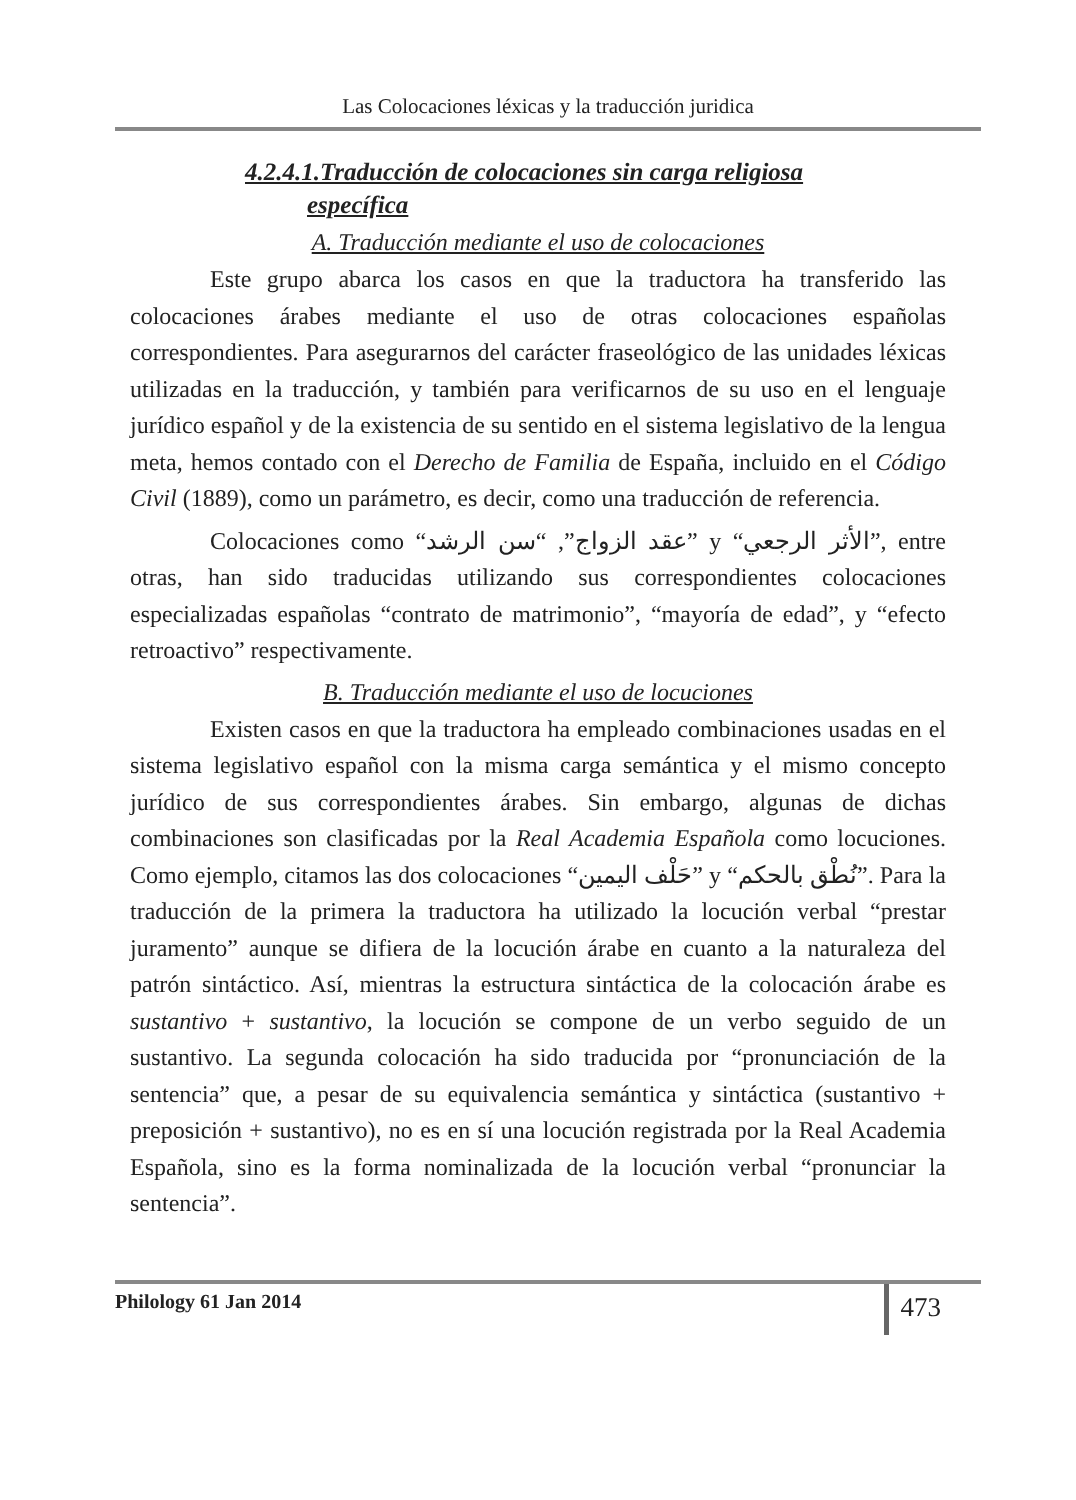Las Colocaciones léxicas y la traducción juridica
4.2.4.1.Traducción de colocaciones sin carga religiosa
específica
A. Traducción mediante el uso de colocaciones
Este grupo abarca los casos en que la traductora ha transferido las colocaciones árabes mediante el uso de otras colocaciones españolas correspondientes. Para asegurarnos del carácter fraseológico de las unidades léxicas utilizadas en la traducción, y también para verificarnos de su uso en el lenguaje jurídico español y de la existencia de su sentido en el sistema legislativo de la lengua meta, hemos contado con el Derecho de Familia de España, incluido en el Código Civil (1889), como un parámetro, es decir, como una traducción de referencia.
Colocaciones como “عقد الزواج”, “سن الرشد” y “الأثر الرجعي”, entre otras, han sido traducidas utilizando sus correspondientes colocaciones especializadas españolas “contrato de matrimonio”, “mayoría de edad”, y “efecto retroactivo” respectivamente.
B. Traducción mediante el uso de locuciones
Existen casos en que la traductora ha empleado combinaciones usadas en el sistema legislativo español con la misma carga semántica y el mismo concepto jurídico de sus correspondientes árabes. Sin embargo, algunas de dichas combinaciones son clasificadas por la Real Academia Española como locuciones. Como ejemplo, citamos las dos colocaciones “حَلْف اليمين” y “نُطْق بالحكم”. Para la traducción de la primera la traductora ha utilizado la locución verbal “prestar juramento” aunque se difiera de la locución árabe en cuanto a la naturaleza del patrón sintáctico. Así, mientras la estructura sintáctica de la colocación árabe es sustantivo + sustantivo, la locución se compone de un verbo seguido de un sustantivo. La segunda colocación ha sido traducida por “pronunciación de la sentencia” que, a pesar de su equivalencia semántica y sintáctica (sustantivo + preposición + sustantivo), no es en sí una locución registrada por la Real Academia Española, sino es la forma nominalizada de la locución verbal “pronunciar la sentencia”.
Philology 61 Jan 2014
473